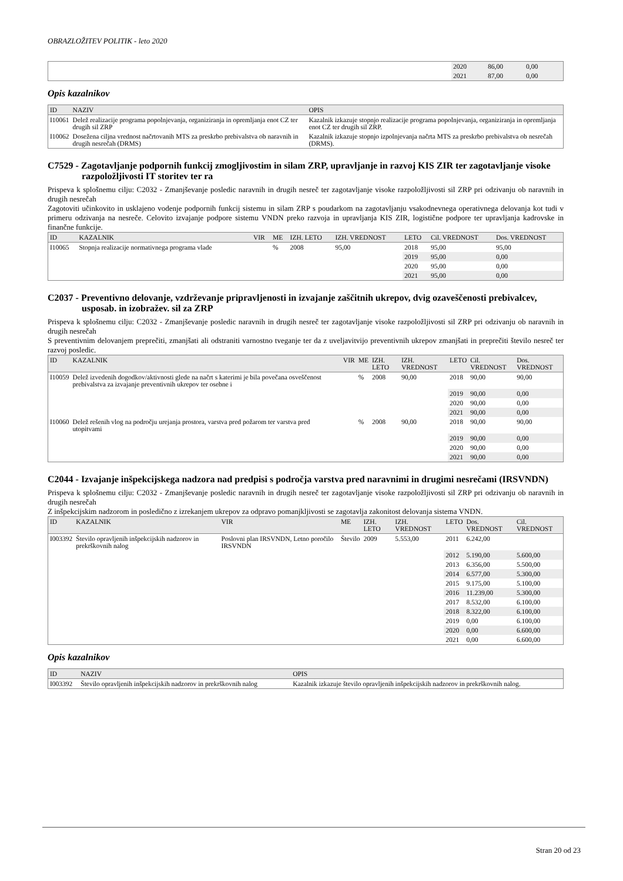OBRAZLOŽITEV POLITIK - leto 2020
| | 2020 | 86,00 | 0,00 | |
| | 2021 | 87,00 | 0,00 | |
Opis kazalnikov
| ID | NAZIV | OPIS |
| --- | --- | --- |
| I10061 | Delež realizacije programa popolnjevanja, organiziranja in opremljanja enot CZ ter drugih sil ZRP | Kazalnik izkazuje stopnjo realizacije programa popolnjevanja, organiziranja in opremljanja enot CZ ter drugih sil ZRP. |
| I10062 | Dosežena ciljna vrednost načrtovanih MTS za preskrbo prebivalstva ob naravnih in drugih nesrečah (DRMS) | Kazalnik izkazuje stopnjo izpolnjevanja načrta MTS za preskrbo prebivalstva ob nesrečah (DRMS). |
C7529 - Zagotavljanje podpornih funkcij zmogljivostim in silam ZRP, upravljanje in razvoj KIS ZIR ter zagotavljanje visoke razpoložljivosti IT storitev ter ra
Prispeva k splošnemu cilju: C2032 - Zmanjševanje posledic naravnih in drugih nesreč ter zagotavljanje visoke razpoložljivosti sil ZRP pri odzivanju ob naravnih in drugih nesrečah
Zagotoviti učinkovito in usklajeno vodenje podpornih funkcij sistemu in silam ZRP s poudarkom na zagotavljanju vsakodnevnega operativnega delovanja kot tudi v primeru odzivanja na nesreče. Celovito izvajanje podpore sistemu VNDN preko razvoja in upravljanja KIS ZIR, logistične podpore ter upravljanja kadrovske in finančne funkcije.
| ID | KAZALNIK | VIR | ME | IZH. LETO | IZH. VREDNOST | LETO | Cil. VREDNOST | Dos. VREDNOST |
| --- | --- | --- | --- | --- | --- | --- | --- | --- |
| I10065 | Stopnja realizacije normativnega programa vlade | | % | 2008 | 95,00 | 2018 | 95,00 | 95,00 |
| | | | | | | 2019 | 95,00 | 0,00 |
| | | | | | | 2020 | 95,00 | 0,00 |
| | | | | | | 2021 | 95,00 | 0,00 |
C2037 - Preventivno delovanje, vzdrževanje pripravljenosti in izvajanje zaščitnih ukrepov, dvig ozaveščenosti prebivalcev, usposab. in izobražev. sil za ZRP
Prispeva k splošnemu cilju: C2032 - Zmanjševanje posledic naravnih in drugih nesreč ter zagotavljanje visoke razpoložljivosti sil ZRP pri odzivanju ob naravnih in drugih nesrečah
S preventivnim delovanjem preprečiti, zmanjšati ali odstraniti varnostno tveganje ter da z uveljavitvijo preventivnih ukrepov zmanjšati in preprečiti število nesreč ter razvoj posledic.
| ID | KAZALNIK | VIR | ME | IZH. LETO | IZH. VREDNOST | LETO | Cil. VREDNOST | Dos. VREDNOST |
| --- | --- | --- | --- | --- | --- | --- | --- | --- |
| I10059 | Delež izvedenih dogodkov/aktivnosti glede na načrt s katerimi je bila povečana osveščenost prebivalstva za izvajanje preventivnih ukrepov ter osebne i | | % | 2008 | 90,00 | 2018 | 90,00 | 90,00 |
| | | | | | | 2019 | 90,00 | 0,00 |
| | | | | | | 2020 | 90,00 | 0,00 |
| | | | | | | 2021 | 90,00 | 0,00 |
| I10060 | Delež rešenih vlog na področju urejanja prostora, varstva pred požarom ter varstva pred utopitvami | | % | 2008 | 90,00 | 2018 | 90,00 | 90,00 |
| | | | | | | 2019 | 90,00 | 0,00 |
| | | | | | | 2020 | 90,00 | 0,00 |
| | | | | | | 2021 | 90,00 | 0,00 |
C2044 - Izvajanje inšpekcijskega nadzora nad predpisi s področja varstva pred naravnimi in drugimi nesrečami (IRSVNDN)
Prispeva k splošnemu cilju: C2032 - Zmanjševanje posledic naravnih in drugih nesreč ter zagotavljanje visoke razpoložljivosti sil ZRP pri odzivanju ob naravnih in drugih nesrečah
Z inšpekcijskim nadzorom in posledično z izrekanjem ukrepov za odpravo pomanjkljivosti se zagotavlja zakonitost delovanja sistema VNDN.
| ID | KAZALNIK | VIR | ME | IZH. LETO | IZH. VREDNOST | LETO | Dos. VREDNOST | Cil. VREDNOST |
| --- | --- | --- | --- | --- | --- | --- | --- | --- |
| I003392 | Število opravljenih inšpekcijskih nadzorov in prekrškovnih nalog | Poslovni plan IRSVNDN, Letno poročilo IRSVNDN | Število | 2009 | 5.553,00 | 2011 | 6.242,00 | |
| | | | | | | 2012 | 5.190,00 | 5.600,00 |
| | | | | | | 2013 | 6.356,00 | 5.500,00 |
| | | | | | | 2014 | 6.577,00 | 5.300,00 |
| | | | | | | 2015 | 9.175,00 | 5.100,00 |
| | | | | | | 2016 | 11.239,00 | 5.300,00 |
| | | | | | | 2017 | 8.532,00 | 6.100,00 |
| | | | | | | 2018 | 8.322,00 | 6.100,00 |
| | | | | | | 2019 | 0,00 | 6.100,00 |
| | | | | | | 2020 | 0,00 | 6.600,00 |
| | | | | | | 2021 | 0,00 | 6.600,00 |
Opis kazalnikov
| ID | NAZIV | OPIS |
| --- | --- | --- |
| I003392 | Število opravljenih inšpekcijskih nadzorov in prekrškovnih nalog | Kazalnik izkazuje število opravljenih inšpekcijskih nadzorov in prekrškovnih nalog. |
Stran 20 od 23